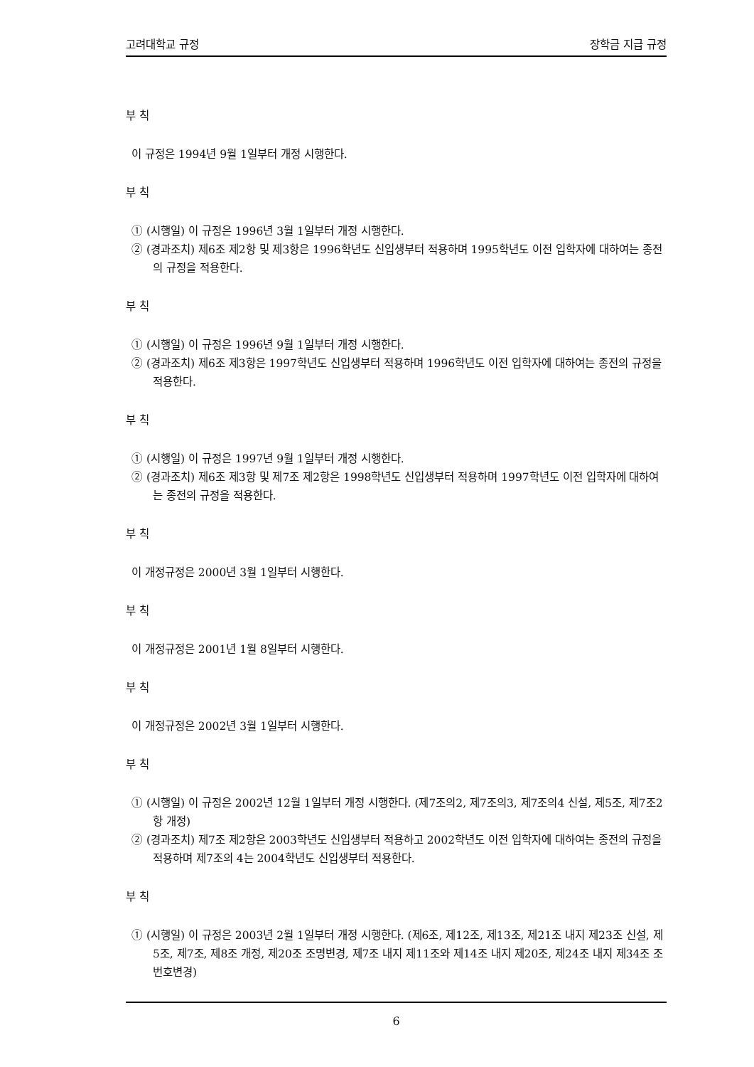고려대학교 규정 장학금 지급 규정
부 칙
이 규정은 1994년 9월 1일부터 개정 시행한다.
부 칙
① (시행일) 이 규정은 1996년 3월 1일부터 개정 시행한다.
② (경과조치) 제6조 제2항 및 제3항은 1996학년도 신입생부터 적용하며 1995학년도 이전 입학자에 대하여는 종전의 규정을 적용한다.
부 칙
① (시행일) 이 규정은 1996년 9월 1일부터 개정 시행한다.
② (경과조치) 제6조 제3항은 1997학년도 신입생부터 적용하며 1996학년도 이전 입학자에 대하여는 종전의 규정을 적용한다.
부 칙
① (시행일) 이 규정은 1997년 9월 1일부터 개정 시행한다.
② (경과조치) 제6조 제3항 및 제7조 제2항은 1998학년도 신입생부터 적용하며 1997학년도 이전 입학자에 대하여는 종전의 규정을 적용한다.
부 칙
이 개정규정은 2000년 3월 1일부터 시행한다.
부 칙
이 개정규정은 2001년 1월 8일부터 시행한다.
부 칙
이 개정규정은 2002년 3월 1일부터 시행한다.
부 칙
① (시행일) 이 규정은 2002년 12월 1일부터 개정 시행한다. (제7조의2, 제7조의3, 제7조의4 신설, 제5조, 제7조2항 개정)
② (경과조치) 제7조 제2항은 2003학년도 신입생부터 적용하고 2002학년도 이전 입학자에 대하여는 종전의 규정을 적용하며 제7조의 4는 2004학년도 신입생부터 적용한다.
부 칙
① (시행일) 이 규정은 2003년 2월 1일부터 개정 시행한다. (제6조, 제12조, 제13조, 제21조 내지 제23조 신설, 제5조, 제7조, 제8조 개정, 제20조 조명변경, 제7조 내지 제11조와 제14조 내지 제20조, 제24조 내지 제34조 조번호변경)
6